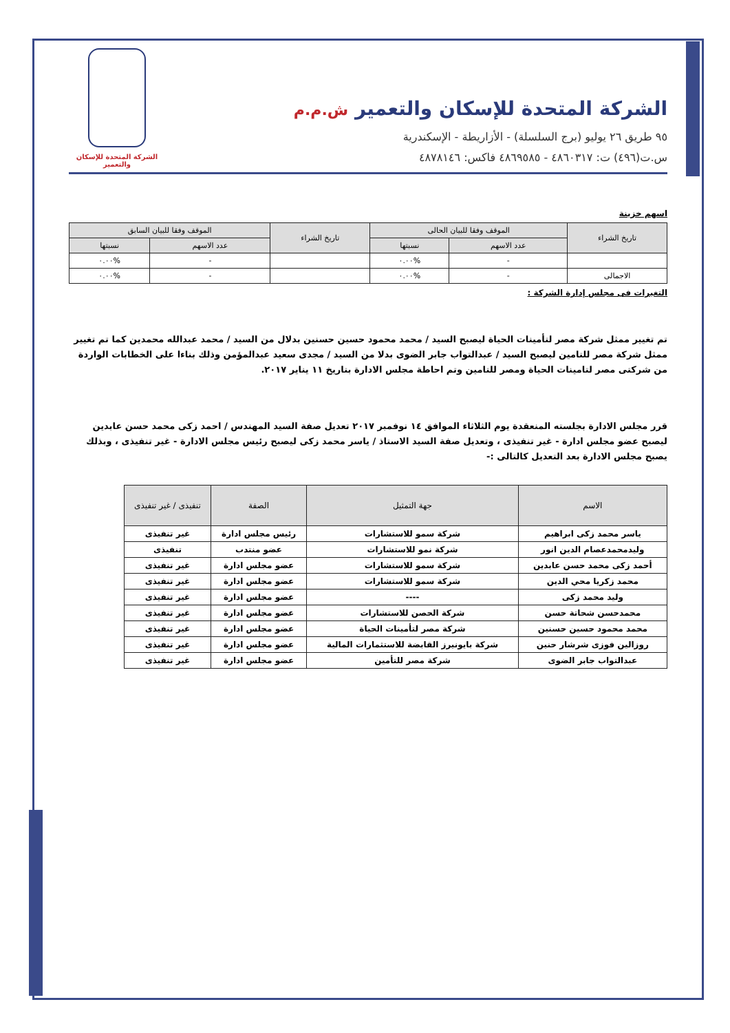الشركة المتحدة للإسكان والتعمير ش.م.م
٩٥ طريق ٢٦ يوليو (برج السلسلة) - الأزاريطة - الإسكندرية
س.ت(٤٩٦) ت: ٤٨٦٠٣١٧ - ٤٨٦٩٥٨٥ فاكس: ٤٨٧٨١٤٦
الشركة المتحدة للإسكان والتعمير
اسهم خزينة
| تاريخ الشراء | الموقف وفقا للبيان الحالى | | تاريخ الشراء | الموقف وفقا للبيان السابق | |
| --- | --- | --- | --- | --- | --- |
| | عدد الاسهم | نسبتها | | عدد الاسهم | نسبتها |
| | - | %٠.٠٠ | | - | %٠.٠٠ |
| الاجمالى | - | %٠.٠٠ | | - | %٠.٠٠ |
التغيرات فى مجلس إدارة الشركة :
تم تغيير ممثل شركة مصر لتأمينات الحياة ليصبح السيد / محمد محمود حسين حسنين بدلال من السيد / محمد عبدالله محمدين كما تم تغيير ممثل شركة مصر للتامين ليصبح السيد / عبدالتواب جابر الضوى بدلا من السيد / مجدى سعيد عبدالمؤمن وذلك بناءا على الخطابات الواردة من شركتى مصر لتامينات الحياة ومصر للتامين وتم احاطة مجلس الادارة بتاريخ ١١ يناير ٢٠١٧.
قرر مجلس الادارة بجلسته المنعقدة يوم الثلاثاء الموافق ١٤ نوفمبر ٢٠١٧ تعديل صفة السيد المهندس / احمد زكى محمد حسن عابدين ليصبح عضو مجلس ادارة - غير تنفيذى ، وتعديل صفة السيد الاستاذ / ياسر محمد زكى ليصبح رئيس مجلس الادارة - غير تنفيذى ، وبذلك يصبح مجلس الادارة بعد التعديل كالتالى :-
| الاسم | جهة التمثيل | الصفة | تنفيذى / غير تنفيذى |
| --- | --- | --- | --- |
| ياسر محمد زكى ابراهيم | شركة سمو للاستشارات | رئيس مجلس ادارة | غير تنفيذى |
| وليدمحمدعصام الدين انور | شركة نمو للاستشارات | عضو منتدب | تنفيذى |
| أحمد زكى محمد حسن عابدين | شركة سمو للاستشارات | عضو مجلس ادارة | غير تنفيذى |
| محمد زكريا محي الدين | شركة سمو للاستشارات | عضو مجلس ادارة | غير تنفيذى |
| وليد محمد زكى | ---- | عضو مجلس ادارة | غير تنفيذى |
| محمدحسن شحاتة حسن | شركة الحصن للاستشارات | عضو مجلس ادارة | غير تنفيذى |
| محمد محمود حسين حسنين | شركة مصر لتأمينات الحياة | عضو مجلس ادارة | غير تنفيذى |
| روزالين فوزى شرشار حنين | شركة بايونيرز القابضة للاستثمارات المالية | عضو مجلس ادارة | غير تنفيذى |
| عبدالتواب جابر الضوى | شركة مصر للتأمين | عضو مجلس ادارة | غير تنفيذى |